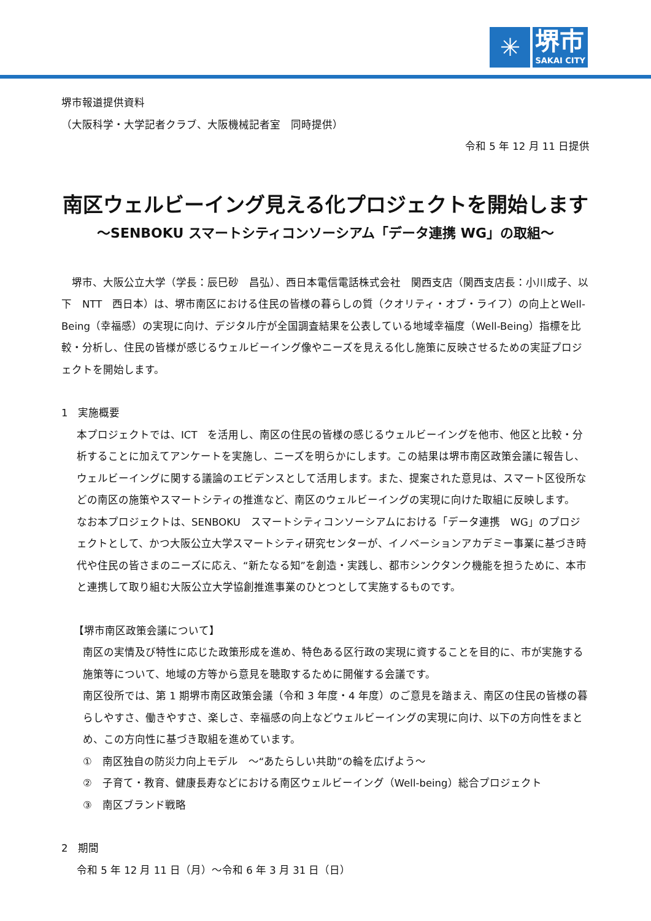✳
堺市
SAKAI CITY
堺市報道提供資料
（大阪科学・大学記者クラブ、大阪機械記者室　同時提供）
令和 5 年 12 月 11 日提供
南区ウェルビーイング見える化プロジェクトを開始します
～SENBOKU スマートシティコンソーシアム「データ連携 WG」の取組～
　堺市、大阪公立大学（学長：辰巳砂　昌弘）、西日本電信電話株式会社　関西支店（関西支店長：小川成子、以下　NTT　西日本）は、堺市南区における住民の皆様の暮らしの質（クオリティ・オブ・ライフ）の向上とWell-Being（幸福感）の実現に向け、デジタル庁が全国調査結果を公表している地域幸福度（Well-Being）指標を比較・分析し、住民の皆様が感じるウェルビーイング像やニーズを見える化し施策に反映させるための実証プロジェクトを開始します。
1　実施概要
本プロジェクトでは、ICT　を活用し、南区の住民の皆様の感じるウェルビーイングを他市、他区と比較・分析することに加えてアンケートを実施し、ニーズを明らかにします。この結果は堺市南区政策会議に報告し、ウェルビーイングに関する議論のエビデンスとして活用します。また、提案された意見は、スマート区役所などの南区の施策やスマートシティの推進など、南区のウェルビーイングの実現に向けた取組に反映します。
なお本プロジェクトは、SENBOKU　スマートシティコンソーシアムにおける「データ連携　WG」のプロジェクトとして、かつ大阪公立大学スマートシティ研究センターが、イノベーションアカデミー事業に基づき時代や住民の皆さまのニーズに応え、“新たなる知”を創造・実践し、都市シンクタンク機能を担うために、本市と連携して取り組む大阪公立大学協創推進事業のひとつとして実施するものです。
【堺市南区政策会議について】
南区の実情及び特性に応じた政策形成を進め、特色ある区行政の実現に資することを目的に、市が実施する施策等について、地域の方等から意見を聴取するために開催する会議です。
南区役所では、第 1 期堺市南区政策会議（令和 3 年度・4 年度）のご意見を踏まえ、南区の住民の皆様の暮らしやすさ、働きやすさ、楽しさ、幸福感の向上などウェルビーイングの実現に向け、以下の方向性をまとめ、この方向性に基づき取組を進めています。
①　南区独自の防災力向上モデル　～“あたらしい共助”の輪を広げよう～
②　子育て・教育、健康長寿などにおける南区ウェルビーイング（Well-being）総合プロジェクト
③　南区ブランド戦略
2　期間
令和 5 年 12 月 11 日（月）～令和 6 年 3 月 31 日（日）